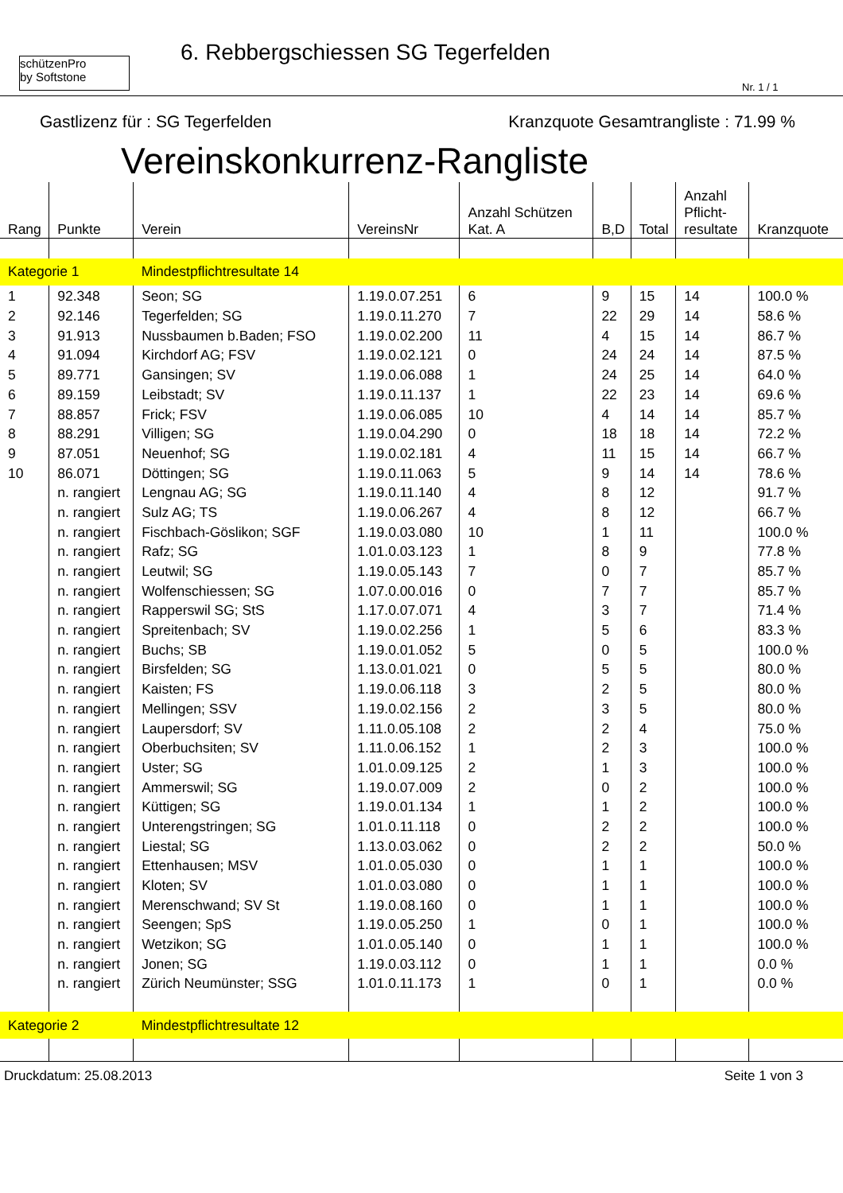schützenPro
by Softstone
6. Rebbergschiessen SG Tegerfelden
Nr. 1 / 1
Gastlizenz für : SG Tegerfelden Kranzquote Gesamtrangliste : 71.99 %
Vereinskonkurrenz-Rangliste
| Rang | Punkte | Verein | VereinsNr | Anzahl Schützen Kat. A | B,D | Total | Anzahl Pflicht- resultate | Kranzquote |
| --- | --- | --- | --- | --- | --- | --- | --- | --- |
| Kategorie 1 | | Mindestpflichtresultate 14 | | | | | | |
| 1 | 92.348 | Seon; SG | 1.19.0.07.251 | 6 | 9 | 15 | 14 | 100.0 % |
| 2 | 92.146 | Tegerfelden; SG | 1.19.0.11.270 | 7 | 22 | 29 | 14 | 58.6 % |
| 3 | 91.913 | Nussbaumen b.Baden; FSO | 1.19.0.02.200 | 11 | 4 | 15 | 14 | 86.7 % |
| 4 | 91.094 | Kirchdorf AG; FSV | 1.19.0.02.121 | 0 | 24 | 24 | 14 | 87.5 % |
| 5 | 89.771 | Gansingen; SV | 1.19.0.06.088 | 1 | 24 | 25 | 14 | 64.0 % |
| 6 | 89.159 | Leibstadt; SV | 1.19.0.11.137 | 1 | 22 | 23 | 14 | 69.6 % |
| 7 | 88.857 | Frick; FSV | 1.19.0.06.085 | 10 | 4 | 14 | 14 | 85.7 % |
| 8 | 88.291 | Villigen; SG | 1.19.0.04.290 | 0 | 18 | 18 | 14 | 72.2 % |
| 9 | 87.051 | Neuenhof; SG | 1.19.0.02.181 | 4 | 11 | 15 | 14 | 66.7 % |
| 10 | 86.071 | Döttingen; SG | 1.19.0.11.063 | 5 | 9 | 14 | 14 | 78.6 % |
| | n. rangiert | Lengnau AG; SG | 1.19.0.11.140 | 4 | 8 | 12 | | 91.7 % |
| | n. rangiert | Sulz AG; TS | 1.19.0.06.267 | 4 | 8 | 12 | | 66.7 % |
| | n. rangiert | Fischbach-Göslikon; SGF | 1.19.0.03.080 | 10 | 1 | 11 | | 100.0 % |
| | n. rangiert | Rafz; SG | 1.01.0.03.123 | 1 | 8 | 9 | | 77.8 % |
| | n. rangiert | Leutwil; SG | 1.19.0.05.143 | 7 | 0 | 7 | | 85.7 % |
| | n. rangiert | Wolfenschiessen; SG | 1.07.0.00.016 | 0 | 7 | 7 | | 85.7 % |
| | n. rangiert | Rapperswil SG; StS | 1.17.0.07.071 | 4 | 3 | 7 | | 71.4 % |
| | n. rangiert | Spreitenbach; SV | 1.19.0.02.256 | 1 | 5 | 6 | | 83.3 % |
| | n. rangiert | Buchs; SB | 1.19.0.01.052 | 5 | 0 | 5 | | 100.0 % |
| | n. rangiert | Birsfelden; SG | 1.13.0.01.021 | 0 | 5 | 5 | | 80.0 % |
| | n. rangiert | Kaisten; FS | 1.19.0.06.118 | 3 | 2 | 5 | | 80.0 % |
| | n. rangiert | Mellingen; SSV | 1.19.0.02.156 | 2 | 3 | 5 | | 80.0 % |
| | n. rangiert | Laupersdorf; SV | 1.11.0.05.108 | 2 | 2 | 4 | | 75.0 % |
| | n. rangiert | Oberbuchsiten; SV | 1.11.0.06.152 | 1 | 2 | 3 | | 100.0 % |
| | n. rangiert | Uster; SG | 1.01.0.09.125 | 2 | 1 | 3 | | 100.0 % |
| | n. rangiert | Ammerswil; SG | 1.19.0.07.009 | 2 | 0 | 2 | | 100.0 % |
| | n. rangiert | Küttigen; SG | 1.19.0.01.134 | 1 | 1 | 2 | | 100.0 % |
| | n. rangiert | Unterengstringen; SG | 1.01.0.11.118 | 0 | 2 | 2 | | 100.0 % |
| | n. rangiert | Liestal; SG | 1.13.0.03.062 | 0 | 2 | 2 | | 50.0 % |
| | n. rangiert | Ettenhausen; MSV | 1.01.0.05.030 | 0 | 1 | 1 | | 100.0 % |
| | n. rangiert | Kloten; SV | 1.01.0.03.080 | 0 | 1 | 1 | | 100.0 % |
| | n. rangiert | Merenschwand; SV St | 1.19.0.08.160 | 0 | 1 | 1 | | 100.0 % |
| | n. rangiert | Seengen; SpS | 1.19.0.05.250 | 1 | 0 | 1 | | 100.0 % |
| | n. rangiert | Wetzikon; SG | 1.01.0.05.140 | 0 | 1 | 1 | | 100.0 % |
| | n. rangiert | Jonen; SG | 1.19.0.03.112 | 0 | 1 | 1 | | 0.0 % |
| | n. rangiert | Zürich Neumünster; SSG | 1.01.0.11.173 | 1 | 0 | 1 | | 0.0 % |
| Kategorie 2 | | Mindestpflichtresultate 12 | | | | | | |
Druckdatum: 25.08.2013 Seite 1 von 3